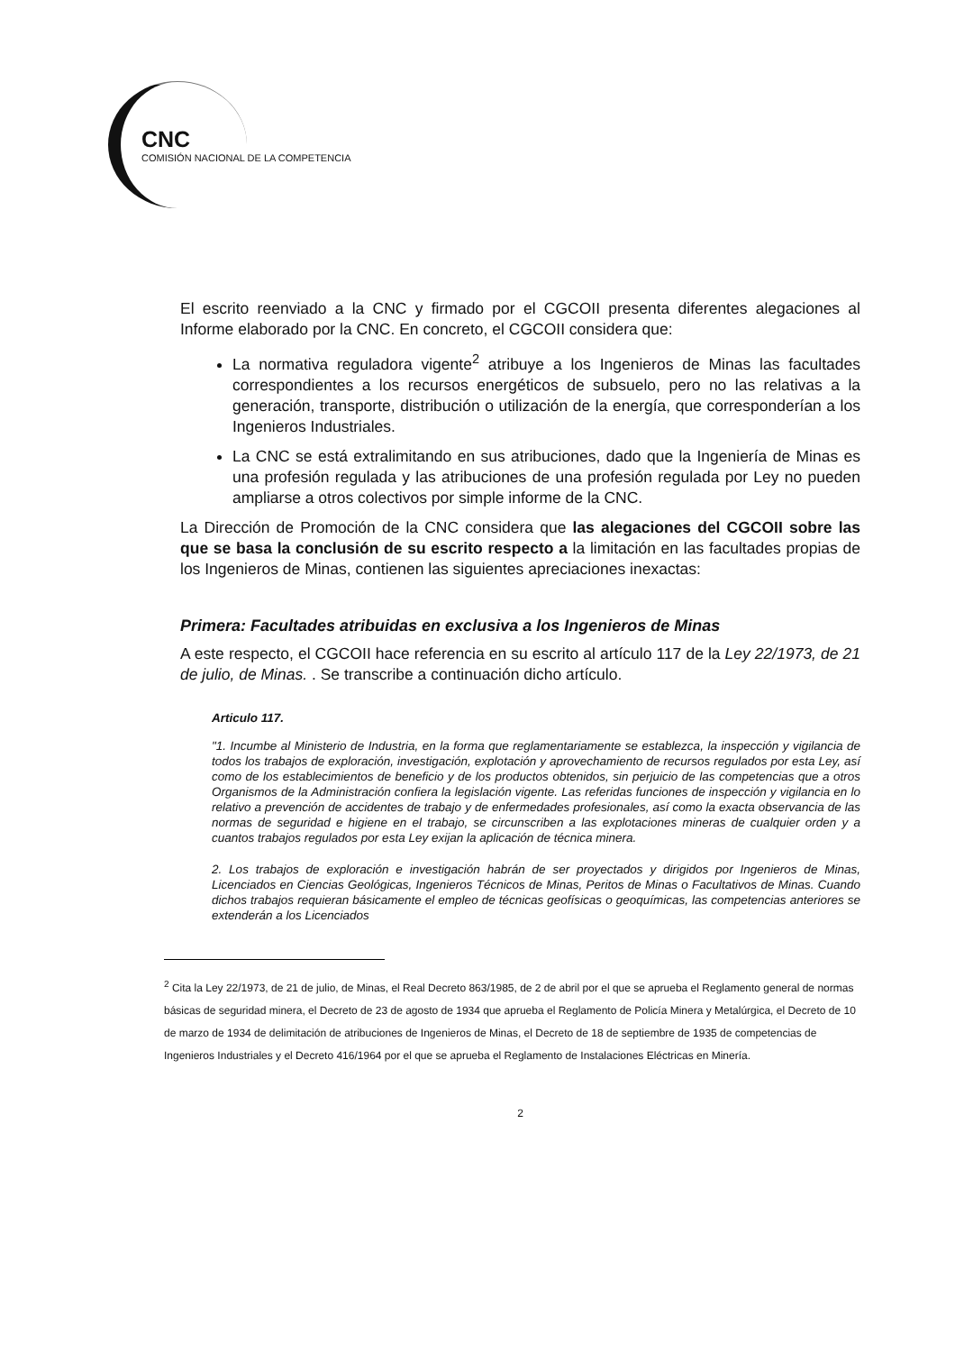CNC
COMISIÓN NACIONAL DE LA COMPETENCIA
El escrito reenviado a la CNC y firmado por el CGCOII presenta diferentes alegaciones al Informe elaborado por la CNC. En concreto, el CGCOII considera que:
La normativa reguladora vigente<sup>2</sup> atribuye a los Ingenieros de Minas las facultades correspondientes a los recursos energéticos de subsuelo, pero no las relativas a la generación, transporte, distribución o utilización de la energía, que corresponderían a los Ingenieros Industriales.
La CNC se está extralimitando en sus atribuciones, dado que la Ingeniería de Minas es una profesión regulada y las atribuciones de una profesión regulada por Ley no pueden ampliarse a otros colectivos por simple informe de la CNC.
La Dirección de Promoción de la CNC considera que las alegaciones del CGCOII sobre las que se basa la conclusión de su escrito respecto a la limitación en las facultades propias de los Ingenieros de Minas, contienen las siguientes apreciaciones inexactas:
Primera: Facultades atribuidas en exclusiva a los Ingenieros de Minas
A este respecto, el CGCOII hace referencia en su escrito al artículo 117 de la Ley 22/1973, de 21 de julio, de Minas. . Se transcribe a continuación dicho artículo.
Articulo 117.
"1. Incumbe al Ministerio de Industria, en la forma que reglamentariamente se establezca, la inspección y vigilancia de todos los trabajos de exploración, investigación, explotación y aprovechamiento de recursos regulados por esta Ley, así como de los establecimientos de beneficio y de los productos obtenidos, sin perjuicio de las competencias que a otros Organismos de la Administración confiera la legislación vigente. Las referidas funciones de inspección y vigilancia en lo relativo a prevención de accidentes de trabajo y de enfermedades profesionales, así como la exacta observancia de las normas de seguridad e higiene en el trabajo, se circunscriben a las explotaciones mineras de cualquier orden y a cuantos trabajos regulados por esta Ley exijan la aplicación de técnica minera.
2. Los trabajos de exploración e investigación habrán de ser proyectados y dirigidos por Ingenieros de Minas, Licenciados en Ciencias Geológicas, Ingenieros Técnicos de Minas, Peritos de Minas o Facultativos de Minas. Cuando dichos trabajos requieran básicamente el empleo de técnicas geofísicas o geoquímicas, las competencias anteriores se extenderán a los Licenciados
<sup>2</sup> Cita la Ley 22/1973, de 21 de julio, de Minas, el Real Decreto 863/1985, de 2 de abril por el que se aprueba el Reglamento general de normas básicas de seguridad minera, el Decreto de 23 de agosto de 1934 que aprueba el Reglamento de Policía Minera y Metalúrgica, el Decreto de 10 de marzo de 1934 de delimitación de atribuciones de Ingenieros de Minas, el Decreto de 18 de septiembre de 1935 de competencias de Ingenieros Industriales y el Decreto 416/1964 por el que se aprueba el Reglamento de Instalaciones Eléctricas en Minería.
2